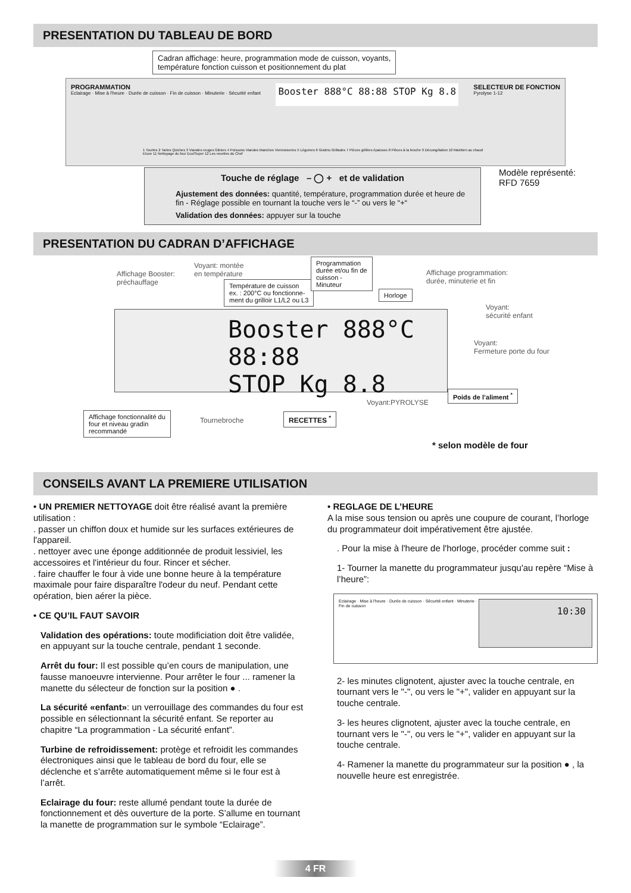PRESENTATION DU TABLEAU DE BORD
Cadran affichage: heure, programmation mode de cuisson, voyants,
température fonction cuisson et positionnement du plat
PROGRAMMATION
Eclairage · Mise à l'heure · Durée de cuisson · Fin de cuisson · Minuterie · Sécurité enfant
Booster 888°C 88:88 STOP Kg 8.8
SELECTEUR DE FONCTION
Pyrolyse 1-12
1 Tourtes 2 Tartes Quiches 3 Viandes rouges Gibiers 4 Poissons Viandes blanches Viennoiseries 5 Légumes 6 Gratins Grillades 7 Pièces grillées épaisses 8 Pièces à la broche 9 Décongélation 10 Maintien au chaud Etuve 11 Nettoyage du four Eco/Super 12 Les recettes du Chef
Touche de réglage – ◯ + et de validation
Ajustement des données: quantité, température, programmation durée et heure de fin - Réglage possible en tournant la touche vers le “-” ou vers le “+“
Validation des données: appuyer sur la touche
Modèle représenté:
RFD 7659
PRESENTATION DU CADRAN D’AFFICHAGE
Affichage Booster:
préchauffage
Voyant: montée
en température
Température de cuisson
ex. : 200°C ou fonctionne-
ment du grilloir L1/L2 ou L3
Programmation
durée et/ou fin de
cuisson -
Minuteur
Horloge
Affichage programmation:
durée, minuterie et fin
Voyant:
sécurité enfant
Voyant:
Fermeture porte du four
Booster 888°C 88:88
STOP Kg 8.8
Affichage fonctionnalité du
four et niveau gradin
recommandé
Tournebroche
RECETTES <sup>*</sup>
Voyant:PYROLYSE
Poids de l’aliment <sup>*</sup>
* selon modèle de four
CONSEILS AVANT LA PREMIERE UTILISATION
• UN PREMIER NETTOYAGE doit être réalisé avant la première utilisation :
. passer un chiffon doux et humide sur les surfaces extérieures de l'appareil.
. nettoyer avec une éponge additionnée de produit lessiviel, les accessoires et l'intérieur du four. Rincer et sécher.
. faire chauffer le four à vide une bonne heure à la température maximale pour faire disparaître l'odeur du neuf. Pendant cette opération, bien aérer la pièce.
• CE QU’IL FAUT SAVOIR
Validation des opérations: toute modificiation doit être validée, en appuyant sur la touche centrale, pendant 1 seconde.
Arrêt du four: Il est possible qu’en cours de manipulation, une fausse manoeuvre intervienne. Pour arrêter le four ... ramener la manette du sélecteur de fonction sur la position ● .
La sécurité «enfant»: un verrouillage des commandes du four est possible en sélectionnant la sécurité enfant. Se reporter au chapitre “La programmation - La sécurité enfant”.
Turbine de refroidissement: protège et refroidit les commandes électroniques ainsi que le tableau de bord du four, elle se déclenche et s’arrête automatiquement même si le four est à l’arrêt.
Eclairage du four: reste allumé pendant toute la durée de fonctionnement et dès ouverture de la porte. S’allume en tournant la manette de programmation sur le symbole “Eclairage”.
• REGLAGE DE L’HEURE
A la mise sous tension ou après une coupure de courant, l’horloge du programmateur doit impérativement être ajustée.
. Pour la mise à l'heure de l'horloge, procéder comme suit :
1- Tourner la manette du programmateur jusqu'au repère “Mise à l’heure”:
Eclairage · Mise à l'heure · Durée de cuisson · Sécurité enfant · Minuterie · Fin de cuisson
10:30
2- les minutes clignotent, ajuster avec la touche centrale, en tournant vers le "-", ou vers le "+", valider en appuyant sur la touche centrale.
3- les heures clignotent, ajuster avec la touche centrale, en tournant vers le "-", ou vers le "+", valider en appuyant sur la touche centrale.
4- Ramener la manette du programmateur sur la position ● , la nouvelle heure est enregistrée.
4 FR